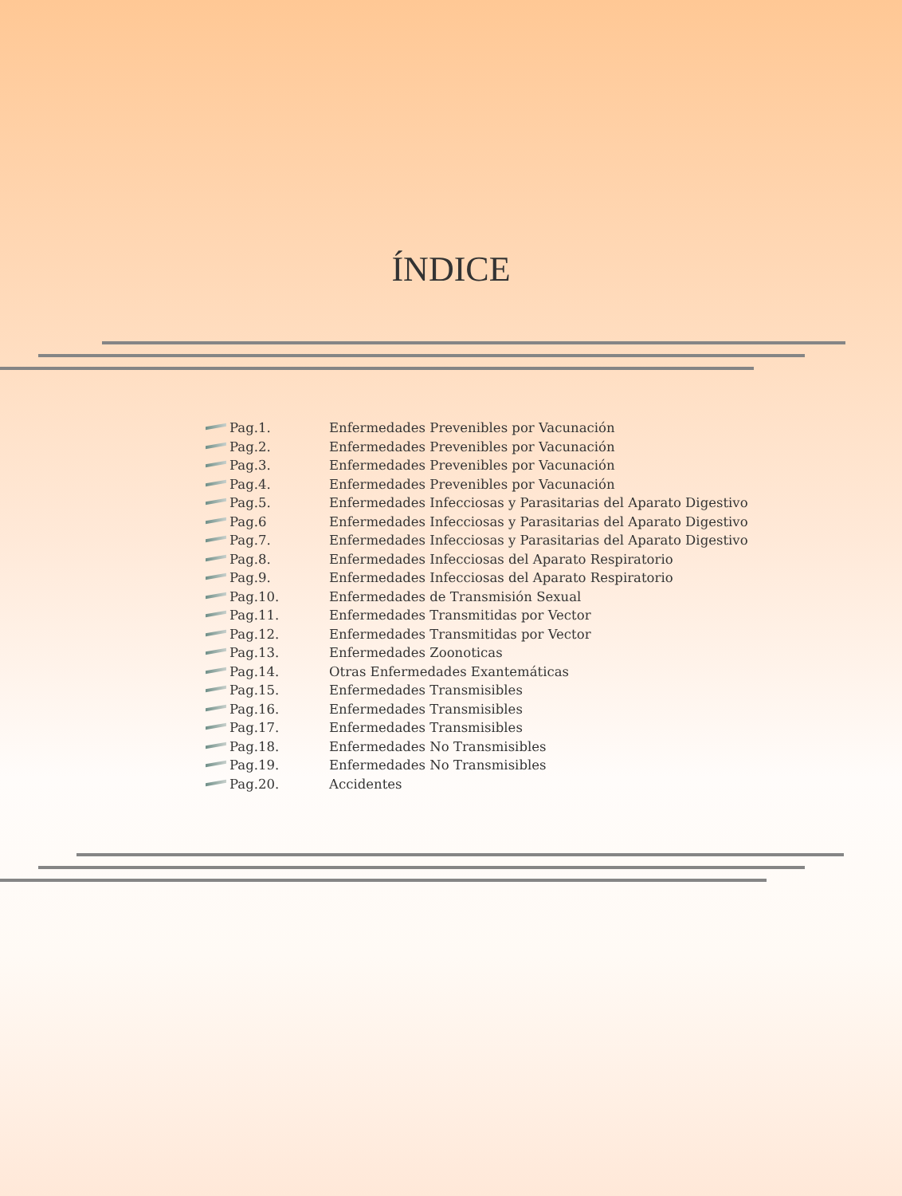ÍNDICE
Pag.1. Enfermedades Prevenibles por Vacunación
Pag.2. Enfermedades Prevenibles por Vacunación
Pag.3. Enfermedades Prevenibles por Vacunación
Pag.4. Enfermedades Prevenibles por Vacunación
Pag.5. Enfermedades Infecciosas y Parasitarias del Aparato Digestivo
Pag.6 Enfermedades Infecciosas y Parasitarias del Aparato Digestivo
Pag.7. Enfermedades Infecciosas y Parasitarias del Aparato Digestivo
Pag.8. Enfermedades Infecciosas del Aparato Respiratorio
Pag.9. Enfermedades Infecciosas del Aparato Respiratorio
Pag.10. Enfermedades de Transmisión Sexual
Pag.11. Enfermedades Transmitidas por Vector
Pag.12. Enfermedades Transmitidas por Vector
Pag.13. Enfermedades Zoonoticas
Pag.14. Otras Enfermedades Exantemáticas
Pag.15. Enfermedades Transmisibles
Pag.16. Enfermedades Transmisibles
Pag.17. Enfermedades Transmisibles
Pag.18. Enfermedades No Transmisibles
Pag.19. Enfermedades No Transmisibles
Pag.20. Accidentes